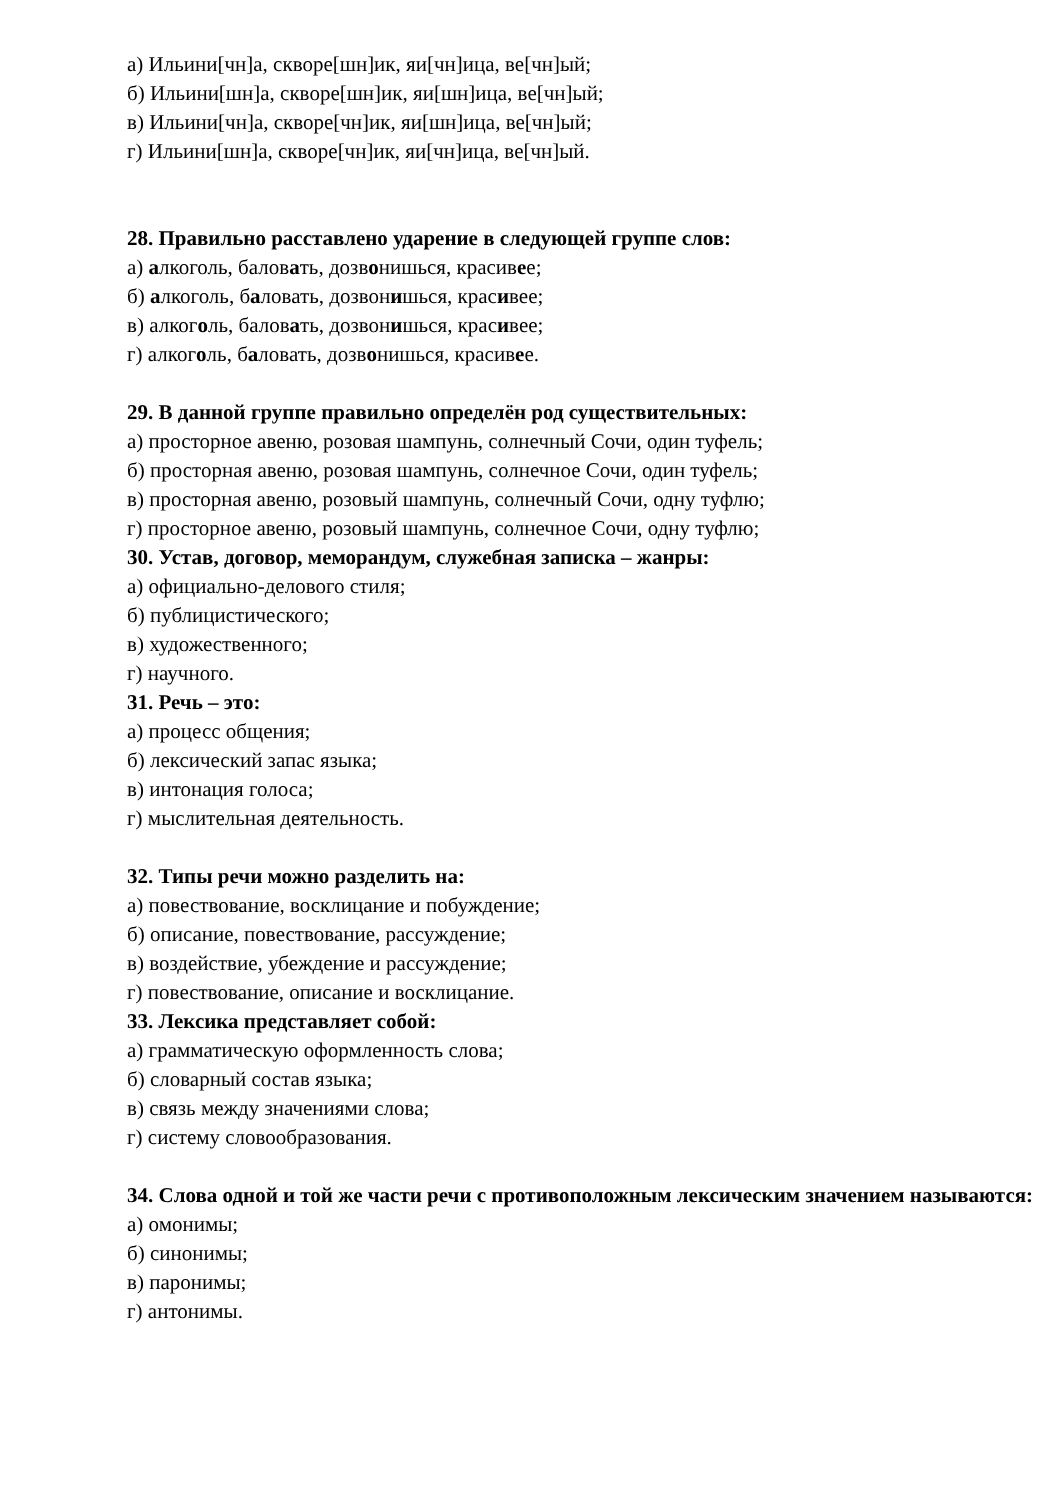а) Ильини[чн]а, скворе[шн]ик, яи[чн]ица, ве[чн]ый;
б) Ильини[шн]а, скворе[шн]ик, яи[шн]ица, ве[чн]ый;
в) Ильини[чн]а, скворе[чн]ик, яи[шн]ица, ве[чн]ый;
г) Ильини[шн]а, скворе[чн]ик, яи[чн]ица, ве[чн]ый.
28. Правильно расставлено ударение в следующей группе слов:
а) алкоголь, баловать, дозвонишься, красивее;
б) алкоголь, баловать, дозвонишься, красивее;
в) алкоголь, баловать, дозвонишься, красивее;
г) алкоголь, баловать, дозвонишься, красивее.
29. В данной группе правильно определён род существительных:
а) просторное авеню, розовая шампунь, солнечный Сочи, один туфель;
б) просторная авеню, розовая шампунь, солнечное Сочи, один туфель;
в) просторная авеню, розовый шампунь, солнечный Сочи, одну туфлю;
г) просторное авеню, розовый шампунь, солнечное Сочи, одну туфлю;
30. Устав, договор, меморандум, служебная записка – жанры:
а) официально-делового стиля;
б) публицистического;
в) художественного;
г) научного.
31. Речь – это:
а) процесс общения;
б) лексический запас языка;
в) интонация голоса;
г) мыслительная деятельность.
32. Типы речи можно разделить на:
а) повествование, восклицание и побуждение;
б) описание, повествование, рассуждение;
в) воздействие, убеждение и рассуждение;
г) повествование, описание и восклицание.
33. Лексика представляет собой:
а) грамматическую оформленность слова;
б) словарный состав языка;
в) связь между значениями слова;
г) систему словообразования.
34. Слова одной и той же части речи с противоположным лексическим значением называются:
а) омонимы;
б) синонимы;
в) паронимы;
г) антонимы.